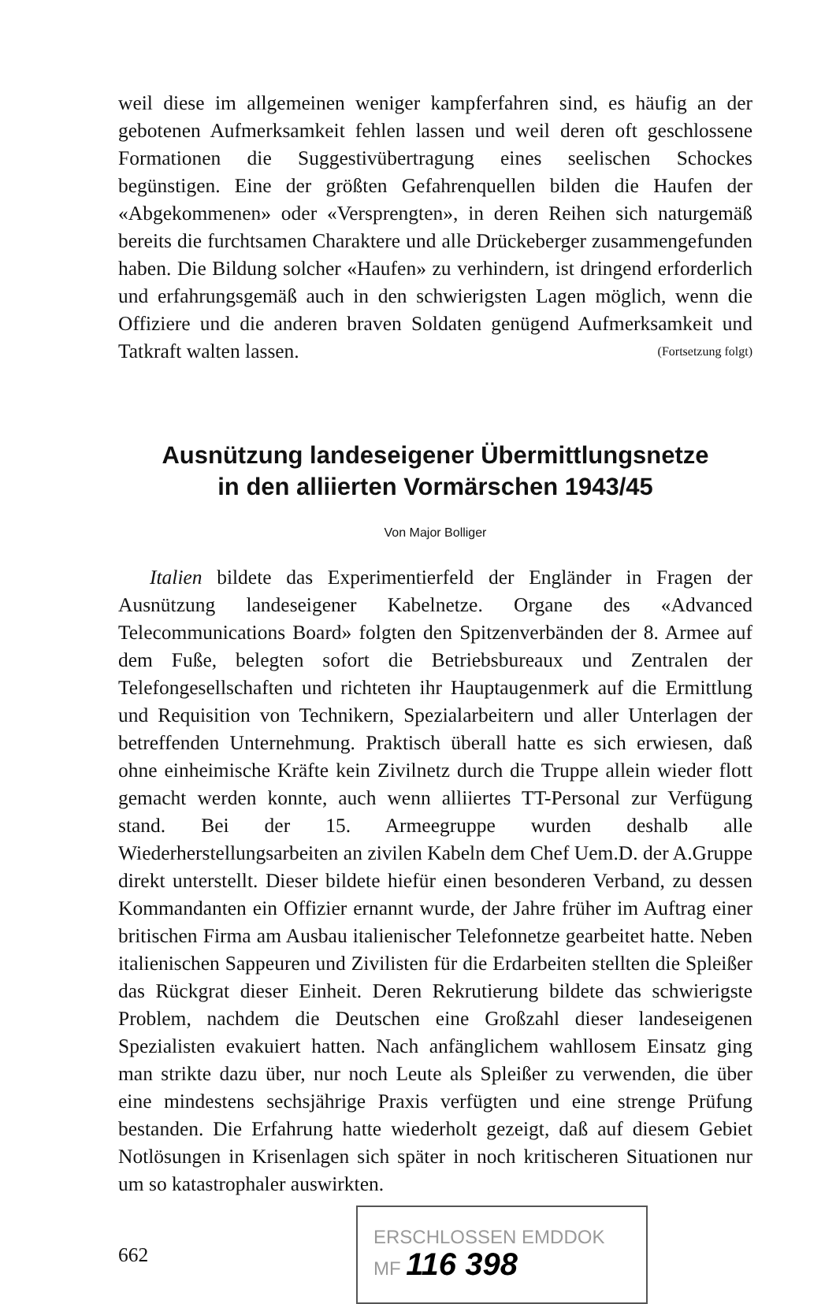weil diese im allgemeinen weniger kampferfahren sind, es häufig an der gebotenen Aufmerksamkeit fehlen lassen und weil deren oft geschlossene Formationen die Suggestivübertragung eines seelischen Schockes begünstigen. Eine der größten Gefahrenquellen bilden die Haufen der «Abgekommenen» oder «Versprengten», in deren Reihen sich naturgemäß bereits die furchtsamen Charaktere und alle Drückeberger zusammengefunden haben. Die Bildung solcher «Haufen» zu verhindern, ist dringend erforderlich und erfahrungsgemäß auch in den schwierigsten Lagen möglich, wenn die Offiziere und die anderen braven Soldaten genügend Aufmerksamkeit und Tatkraft walten lassen. (Fortsetzung folgt)
Ausnützung landeseigener Übermittlungsnetze
in den alliierten Vormärschen 1943/45
Von Major Bolliger
Italien bildete das Experimentierfeld der Engländer in Fragen der Ausnützung landeseigener Kabelnetze. Organe des «Advanced Telecommunications Board» folgten den Spitzenverbänden der 8. Armee auf dem Fuße, belegten sofort die Betriebsbureaux und Zentralen der Telefongesellschaften und richteten ihr Hauptaugenmerk auf die Ermittlung und Requisition von Technikern, Spezialarbeitern und aller Unterlagen der betreffenden Unternehmung. Praktisch überall hatte es sich erwiesen, daß ohne einheimische Kräfte kein Zivilnetz durch die Truppe allein wieder flott gemacht werden konnte, auch wenn alliiertes TT-Personal zur Verfügung stand. Bei der 15. Armeegruppe wurden deshalb alle Wiederherstellungsarbeiten an zivilen Kabeln dem Chef Uem.D. der A.Gruppe direkt unterstellt. Dieser bildete hiefür einen besonderen Verband, zu dessen Kommandanten ein Offizier ernannt wurde, der Jahre früher im Auftrag einer britischen Firma am Ausbau italienischer Telefonnetze gearbeitet hatte. Neben italienischen Sappeuren und Zivilisten für die Erdarbeiten stellten die Spleißer das Rückgrat dieser Einheit. Deren Rekrutierung bildete das schwierigste Problem, nachdem die Deutschen eine Großzahl dieser landeseigenen Spezialisten evakuiert hatten. Nach anfänglichem wahllosem Einsatz ging man strikte dazu über, nur noch Leute als Spleißer zu verwenden, die über eine mindestens sechsjährige Praxis verfügten und eine strenge Prüfung bestanden. Die Erfahrung hatte wiederholt gezeigt, daß auf diesem Gebiet Notlösungen in Krisenlagen sich später in noch kritischeren Situationen nur um so katastrophaler auswirkten.
662
ERSCHLOSSEN EMDDOK
MF 116 398